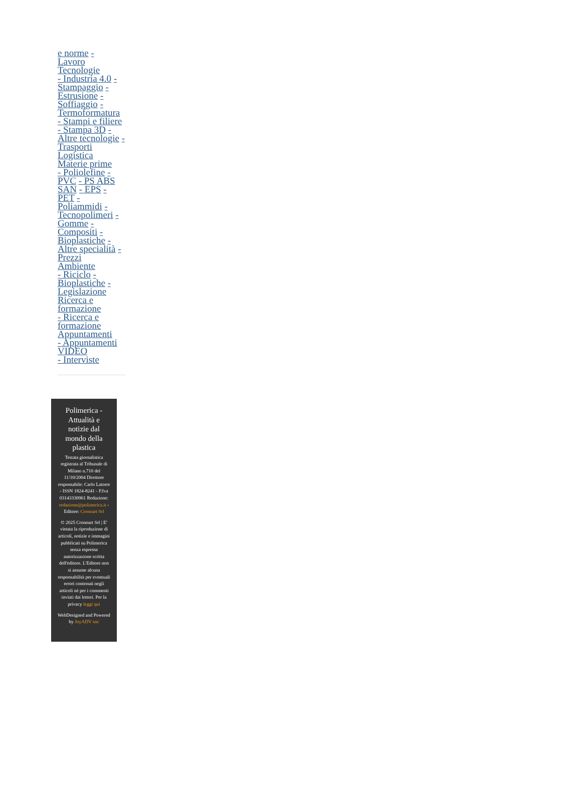e norme -
Lavoro
Tecnologie
- Industria 4.0 - Stampaggio - Estrusione - Soffiaggio - Termoformatura - Stampi e filiere - Stampa 3D - Altre tecnologie -
Trasporti Logistica
Materie prime
- Poliolefine - PVC - PS ABS SAN - EPS - PET - Poliammidi - Tecnopolimeri - Gomme - Compositi - Bioplastiche - Altre specialità - Prezzi
Ambiente
- Riciclo - Bioplastiche - Legislazione
Ricerca e formazione
- Ricerca e formazione
Appuntamenti
- Appuntamenti
VIDEO
- Interviste
Polimerica - Attualità e notizie dal mondo della plastica
Testata giornalistica registrata al Tribunale di Milano n.710 del 11/10/2004 Direttore responsabile: Carlo Latorre - ISSN 1824-8241 - P.Iva 03143330961 Redazione: redazione@polimerica.it - Editore: Cronoart Srl
© 2025 Cronoart Srl | E' vietata la riproduzione di articoli, notizie e immagini pubblicati su Polimerica senza espressa autorizzazione scritta dell'editore. L'Editore non si assume alcuna responsabilità per eventuali errori contenuti negli articoli né per i commenti inviati dai lettori. Per la privacy leggi qui
WebDesigned and Powered by JoyADV snc